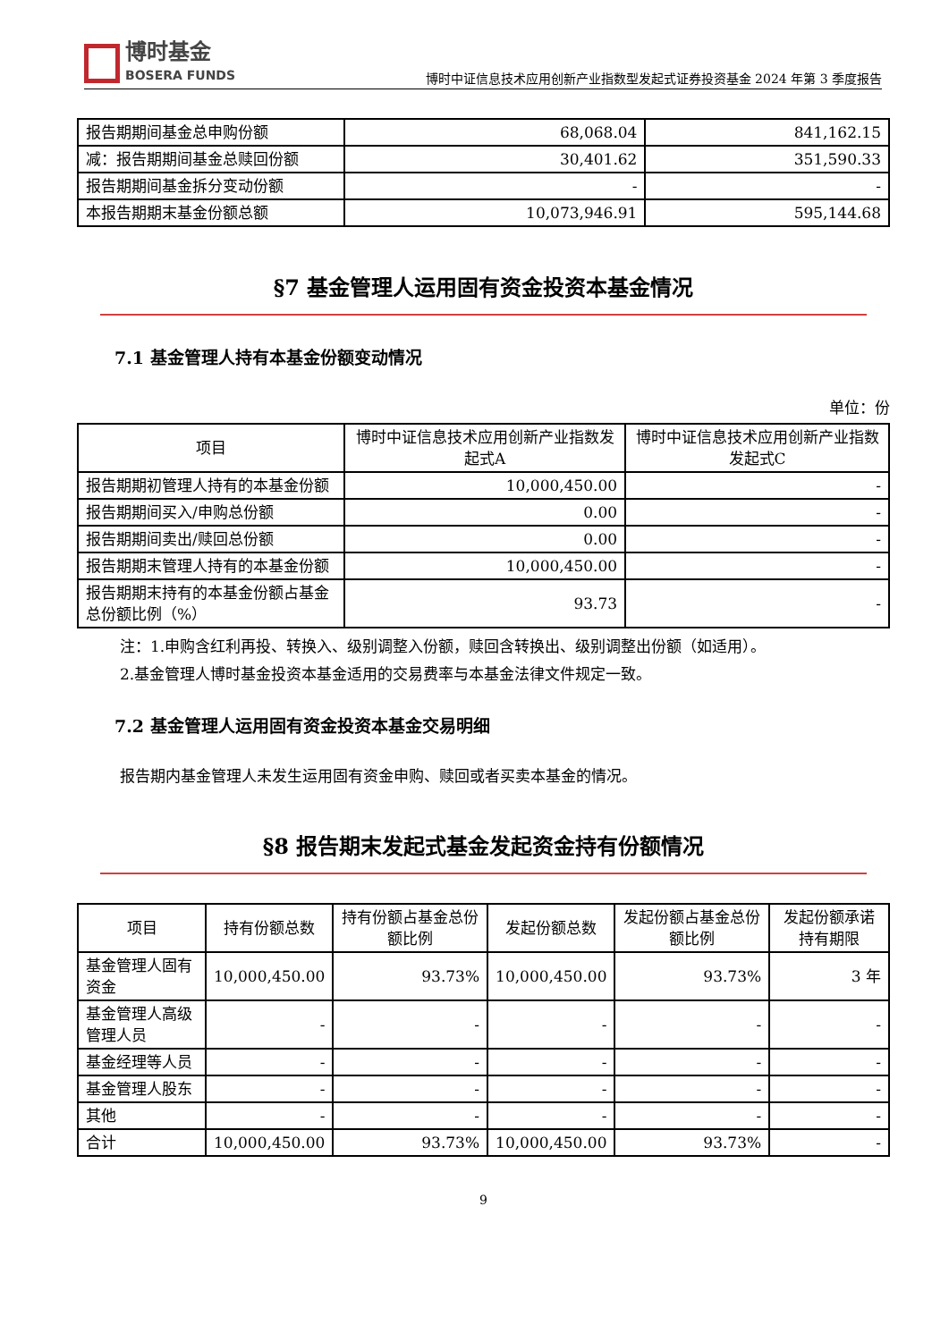博时基金
BOSERA FUNDS
博时中证信息技术应用创新产业指数型发起式证券投资基金 2024 年第 3 季度报告
| 报告期期间基金总申购份额 | 68,068.04 | 841,162.15 |
| 减：报告期期间基金总赎回份额 | 30,401.62 | 351,590.33 |
| 报告期期间基金拆分变动份额 | - | - |
| 本报告期期末基金份额总额 | 10,073,946.91 | 595,144.68 |
§7 基金管理人运用固有资金投资本基金情况
7.1 基金管理人持有本基金份额变动情况
单位：份
| 项目 | 博时中证信息技术应用创新产业指数发起式A | 博时中证信息技术应用创新产业指数发起式C |
| --- | --- | --- |
| 报告期期初管理人持有的本基金份额 | 10,000,450.00 | - |
| 报告期期间买入/申购总份额 | 0.00 | - |
| 报告期期间卖出/赎回总份额 | 0.00 | - |
| 报告期期末管理人持有的本基金份额 | 10,000,450.00 | - |
| 报告期期末持有的本基金份额占基金总份额比例（%） | 93.73 | - |
注：1.申购含红利再投、转换入、级别调整入份额，赎回含转换出、级别调整出份额（如适用）。
2.基金管理人博时基金投资本基金适用的交易费率与本基金法律文件规定一致。
7.2 基金管理人运用固有资金投资本基金交易明细
报告期内基金管理人未发生运用固有资金申购、赎回或者买卖本基金的情况。
§8 报告期末发起式基金发起资金持有份额情况
| 项目 | 持有份额总数 | 持有份额占基金总份额比例 | 发起份额总数 | 发起份额占基金总份额比例 | 发起份额承诺持有期限 |
| --- | --- | --- | --- | --- | --- |
| 基金管理人固有资金 | 10,000,450.00 | 93.73% | 10,000,450.00 | 93.73% | 3 年 |
| 基金管理人高级管理人员 | - | - | - | - | - |
| 基金经理等人员 | - | - | - | - | - |
| 基金管理人股东 | - | - | - | - | - |
| 其他 | - | - | - | - | - |
| 合计 | 10,000,450.00 | 93.73% | 10,000,450.00 | 93.73% | - |
9